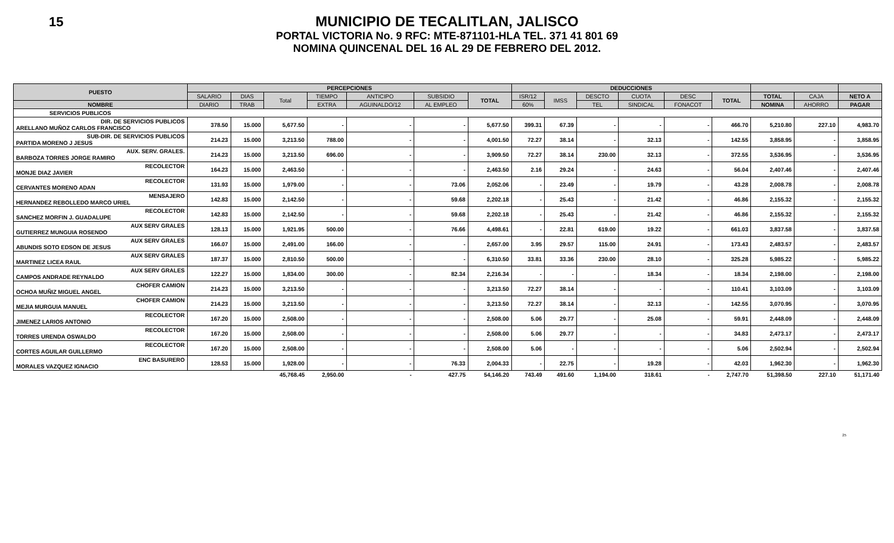15
MUNICIPIO DE TECALITLAN, JALISCO
PORTAL VICTORIA No. 9 RFC: MTE-871101-HLA TEL. 371 41 801 69
NOMINA QUINCENAL DEL 16 AL 29 DE FEBRERO DEL 2012.
| PUESTO | PERCEPCIONES | | | | | | | DEDUCCIONES | | | | | | | | |
| --- | --- | --- | --- | --- | --- | --- | --- | --- | --- | --- | --- | --- | --- | --- | --- | --- |
| | SALARIO | DIAS | Total | TIEMPO | ANTICIPO | SUBSIDIO | TOTAL | ISR/12 | IMSS | DESCTO | CUOTA | DESC | TOTAL | TOTAL | CAJA | NETO A |
| NOMBRE | DIARIO | TRAB | | EXTRA | AGUINALDO/12 | AL EMPLEO | | 60% | | TEL | SINDICAL | FONACOT | | NOMINA | AHORRO | PAGAR |
| SERVICIOS PUBLICOS | | | | | | | | | | | | | | | | |
| DIR. DE SERVICIOS PUBLICOS ARELLANO MUÑOZ CARLOS FRANCISCO | 378.50 | 15.000 | 5,677.50 | - | - | - | 5,677.50 | 399.31 | 67.39 | - | - | - | 466.70 | 5,210.80 | 227.10 | 4,983.70 |
| SUB-DIR. DE SERVICIOS PUBLICOS PARTIDA MORENO J JESUS | 214.23 | 15.000 | 3,213.50 | 788.00 | - | - | 4,001.50 | 72.27 | 38.14 | - | 32.13 | - | 142.55 | 3,858.95 | - | 3,858.95 |
| AUX. SERV. GRALES. BARBOZA TORRES JORGE RAMIRO | 214.23 | 15.000 | 3,213.50 | 696.00 | - | - | 3,909.50 | 72.27 | 38.14 | 230.00 | 32.13 | - | 372.55 | 3,536.95 | - | 3,536.95 |
| RECOLECTOR MONJE DIAZ JAVIER | 164.23 | 15.000 | 2,463.50 | - | - | - | 2,463.50 | 2.16 | 29.24 | - | 24.63 | - | 56.04 | 2,407.46 | - | 2,407.46 |
| RECOLECTOR CERVANTES MORENO ADAN | 131.93 | 15.000 | 1,979.00 | - | - | 73.06 | 2,052.06 | - | 23.49 | - | 19.79 | - | 43.28 | 2,008.78 | - | 2,008.78 |
| MENSAJERO HERNANDEZ REBOLLEDO MARCO URIEL | 142.83 | 15.000 | 2,142.50 | - | - | 59.68 | 2,202.18 | - | 25.43 | - | 21.42 | - | 46.86 | 2,155.32 | - | 2,155.32 |
| RECOLECTOR SANCHEZ MORFIN J. GUADALUPE | 142.83 | 15.000 | 2,142.50 | - | - | 59.68 | 2,202.18 | - | 25.43 | - | 21.42 | - | 46.86 | 2,155.32 | - | 2,155.32 |
| AUX SERV GRALES GUTIERREZ MUNGUIA ROSENDO | 128.13 | 15.000 | 1,921.95 | 500.00 | - | 76.66 | 4,498.61 | - | 22.81 | 619.00 | 19.22 | - | 661.03 | 3,837.58 | - | 3,837.58 |
| AUX SERV GRALES ABUNDIS SOTO EDSON DE JESUS | 166.07 | 15.000 | 2,491.00 | 166.00 | - | - | 2,657.00 | 3.95 | 29.57 | 115.00 | 24.91 | - | 173.43 | 2,483.57 | - | 2,483.57 |
| AUX SERV GRALES MARTINEZ LICEA RAUL | 187.37 | 15.000 | 2,810.50 | 500.00 | - | - | 6,310.50 | 33.81 | 33.36 | 230.00 | 28.10 | - | 325.28 | 5,985.22 | - | 5,985.22 |
| AUX SERV GRALES CAMPOS ANDRADE REYNALDO | 122.27 | 15.000 | 1,834.00 | 300.00 | - | 82.34 | 2,216.34 | - | - | - | 18.34 | - | 18.34 | 2,198.00 | - | 2,198.00 |
| CHOFER CAMION OCHOA MUÑIZ MIGUEL ANGEL | 214.23 | 15.000 | 3,213.50 | - | - | - | 3,213.50 | 72.27 | 38.14 | - | - | - | 110.41 | 3,103.09 | - | 3,103.09 |
| CHOFER CAMION MEJIA MURGUIA MANUEL | 214.23 | 15.000 | 3,213.50 | - | - | - | 3,213.50 | 72.27 | 38.14 | - | 32.13 | - | 142.55 | 3,070.95 | - | 3,070.95 |
| RECOLECTOR JIMENEZ LARIOS ANTONIO | 167.20 | 15.000 | 2,508.00 | - | - | - | 2,508.00 | 5.06 | 29.77 | - | 25.08 | - | 59.91 | 2,448.09 | - | 2,448.09 |
| RECOLECTOR TORRES URENDA OSWALDO | 167.20 | 15.000 | 2,508.00 | - | - | - | 2,508.00 | 5.06 | 29.77 | - | - | - | 34.83 | 2,473.17 | - | 2,473.17 |
| RECOLECTOR CORTES AGUILAR GUILLERMO | 167.20 | 15.000 | 2,508.00 | - | - | - | 2,508.00 | 5.06 | - | - | - | - | 5.06 | 2,502.94 | - | 2,502.94 |
| ENC BASURERO MORALES VAZQUEZ IGNACIO | 128.53 | 15.000 | 1,928.00 | - | - | 76.33 | 2,004.33 | - | 22.75 | - | 19.28 | - | 42.03 | 1,962.30 | - | 1,962.30 |
| | | | 45,768.45 | 2,950.00 | - | 427.75 | 54,146.20 | 743.49 | 491.60 | 1,194.00 | 318.61 | - | 2,747.70 | 51,398.50 | 227.10 | 51,171.40 |
25